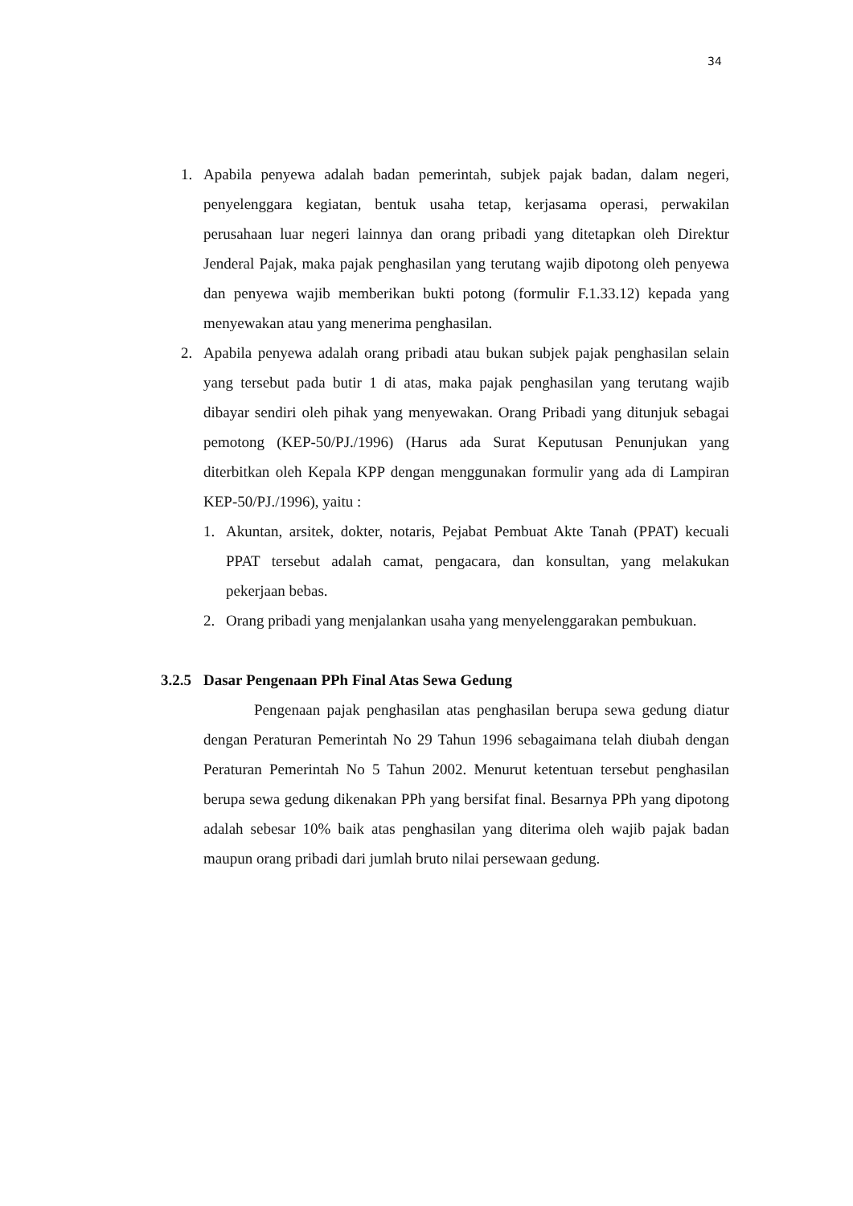34
1. Apabila penyewa adalah badan pemerintah, subjek pajak badan, dalam negeri, penyelenggara kegiatan, bentuk usaha tetap, kerjasama operasi, perwakilan perusahaan luar negeri lainnya dan orang pribadi yang ditetapkan oleh Direktur Jenderal Pajak, maka pajak penghasilan yang terutang wajib dipotong oleh penyewa dan penyewa wajib memberikan bukti potong (formulir F.1.33.12) kepada yang menyewakan atau yang menerima penghasilan.
2. Apabila penyewa adalah orang pribadi atau bukan subjek pajak penghasilan selain yang tersebut pada butir 1 di atas, maka pajak penghasilan yang terutang wajib dibayar sendiri oleh pihak yang menyewakan. Orang Pribadi yang ditunjuk sebagai pemotong (KEP-50/PJ./1996) (Harus ada Surat Keputusan Penunjukan yang diterbitkan oleh Kepala KPP dengan menggunakan formulir yang ada di Lampiran KEP-50/PJ./1996), yaitu :
1. Akuntan, arsitek, dokter, notaris, Pejabat Pembuat Akte Tanah (PPAT) kecuali PPAT tersebut adalah camat, pengacara, dan konsultan, yang melakukan pekerjaan bebas.
2. Orang pribadi yang menjalankan usaha yang menyelenggarakan pembukuan.
3.2.5 Dasar Pengenaan PPh Final Atas Sewa Gedung
Pengenaan pajak penghasilan atas penghasilan berupa sewa gedung diatur dengan Peraturan Pemerintah No 29 Tahun 1996 sebagaimana telah diubah dengan Peraturan Pemerintah No 5 Tahun 2002. Menurut ketentuan tersebut penghasilan berupa sewa gedung dikenakan PPh yang bersifat final. Besarnya PPh yang dipotong adalah sebesar 10% baik atas penghasilan yang diterima oleh wajib pajak badan maupun orang pribadi dari jumlah bruto nilai persewaan gedung.